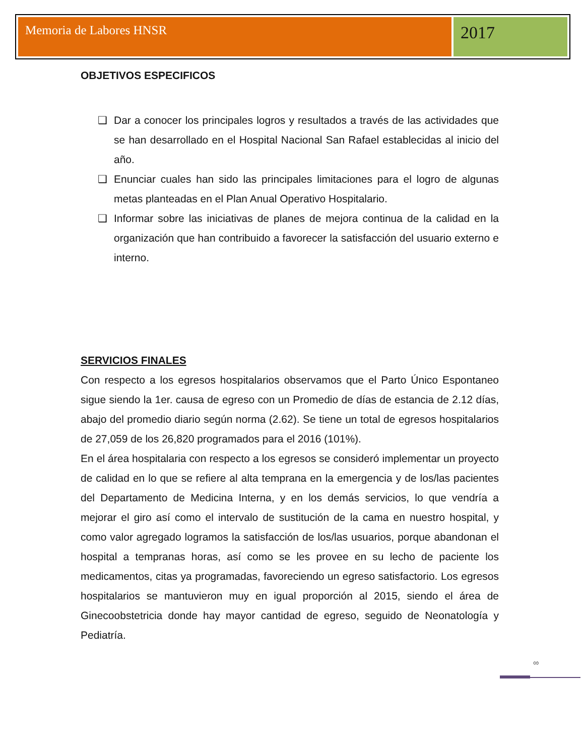Memoria de Labores HNSR
2017
OBJETIVOS ESPECIFICOS
❑ Dar a conocer los principales logros y resultados a través de las actividades que se han desarrollado en el Hospital Nacional San Rafael establecidas al inicio del año.
❑ Enunciar cuales han sido las principales limitaciones para el logro de algunas metas planteadas en el Plan Anual Operativo Hospitalario.
❑ Informar sobre las iniciativas de planes de mejora continua de la calidad en la organización que han contribuido a favorecer la satisfacción del usuario externo e interno.
SERVICIOS FINALES
Con respecto a los egresos hospitalarios observamos que el Parto Único Espontaneo sigue siendo la 1er. causa de egreso con un Promedio de días de estancia de 2.12 días, abajo del promedio diario según norma (2.62). Se tiene un total de egresos hospitalarios de 27,059 de los 26,820 programados para el 2016 (101%).
En el área hospitalaria con respecto a los egresos se consideró implementar un proyecto de calidad en lo que se refiere al alta temprana en la emergencia y de los/las pacientes del Departamento de Medicina Interna, y en los demás servicios, lo que vendría a mejorar el giro así como el intervalo de sustitución de la cama en nuestro hospital, y como valor agregado logramos la satisfacción de los/las usuarios, porque abandonan el hospital a tempranas horas, así como se les provee en su lecho de paciente los medicamentos, citas ya programadas, favoreciendo un egreso satisfactorio. Los egresos hospitalarios se mantuvieron muy en igual proporción al 2015, siendo el área de Ginecoobstetricia donde hay mayor cantidad de egreso, seguido de Neonatología y Pediatría.
∞